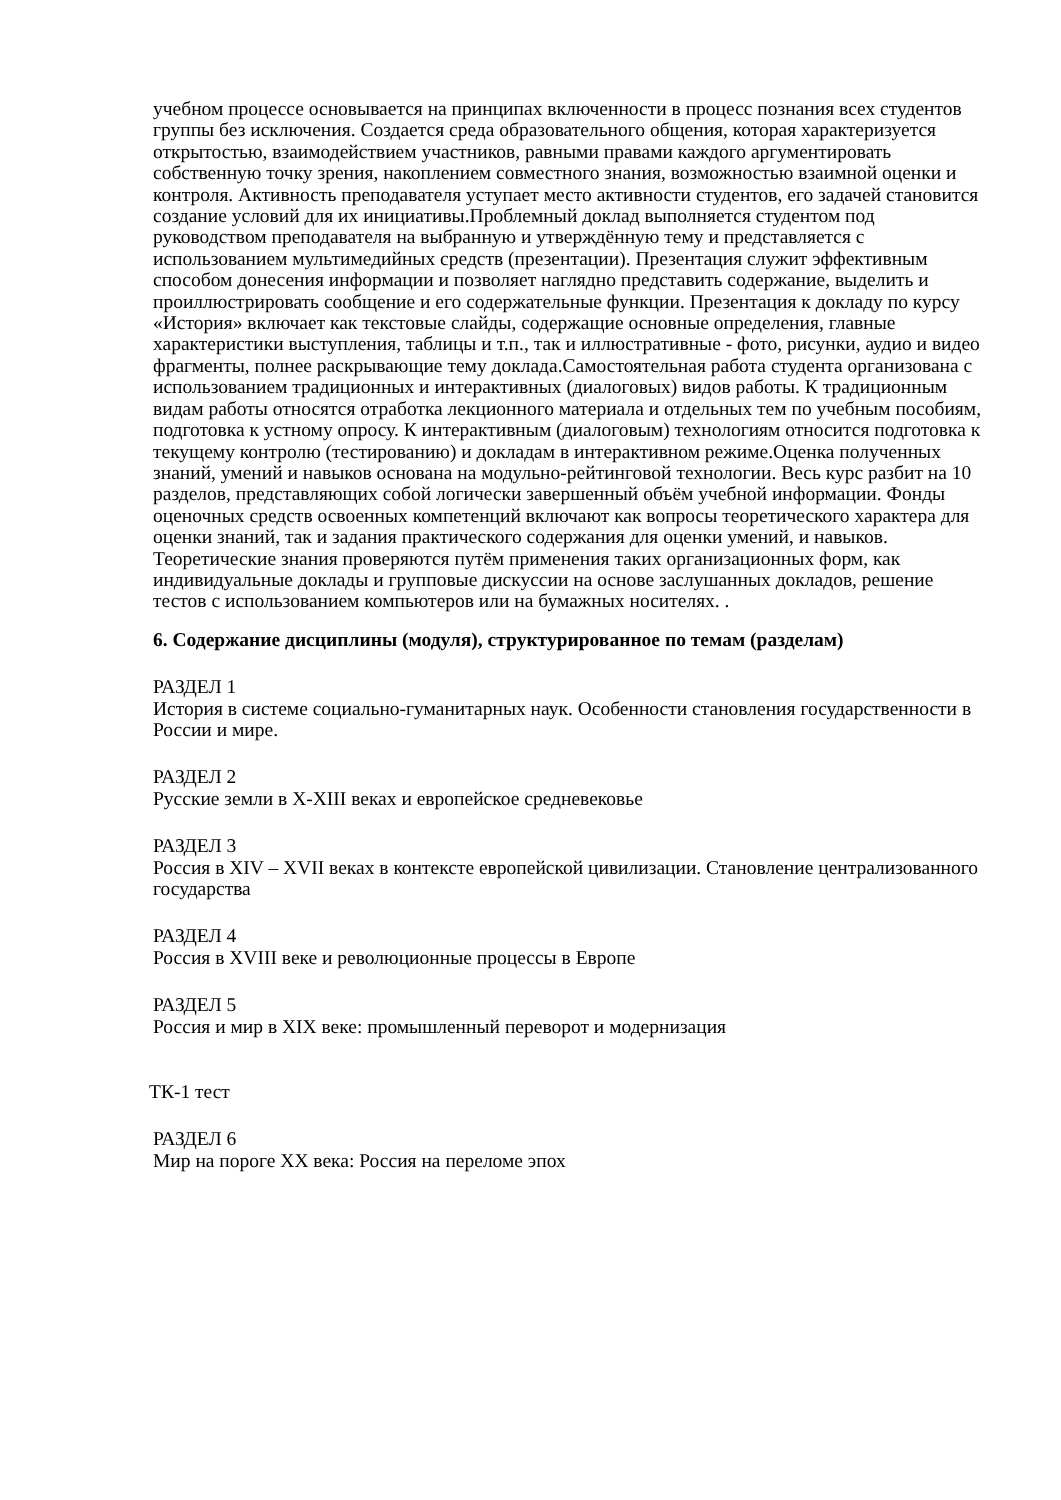учебном процессе основывается на принципах включенности в процесс познания всех студентов группы без исключения. Создается среда образовательного общения, которая характеризуется открытостью, взаимодействием участников, равными правами каждого аргументировать собственную точку зрения, накоплением совместного знания, возможностью взаимной оценки и контроля. Активность преподавателя уступает место активности студентов, его задачей становится создание условий для их инициативы.Проблемный доклад выполняется студентом под руководством преподавателя на выбранную и утверждённую тему и представляется с использованием мультимедийных средств (презентации). Презентация служит эффективным способом донесения информации и позволяет наглядно представить содержание, выделить и проиллюстрировать сообщение и его содержательные функции. Презентация к докладу по курсу «История» включает как текстовые слайды, содержащие основные определения, главные характеристики выступления, таблицы и т.п., так и иллюстративные - фото, рисунки, аудио и видео фрагменты, полнее раскрывающие тему доклада.Самостоятельная работа студента организована с использованием традиционных и интерактивных (диалоговых) видов работы. К традиционным видам работы относятся отработка лекционного материала и отдельных тем по учебным пособиям, подготовка к устному опросу. К интерактивным (диалоговым) технологиям относится подготовка к текущему контролю (тестированию) и докладам в интерактивном режиме.Оценка полученных знаний, умений и навыков основана на модульно-рейтинговой технологии. Весь курс разбит на 10 разделов, представляющих собой логически завершенный объём учебной информации. Фонды оценочных средств освоенных компетенций включают как вопросы теоретического характера для оценки знаний, так и задания практического содержания для оценки умений, и навыков. Теоретические знания проверяются путём применения таких организационных форм, как индивидуальные доклады и групповые дискуссии на основе заслушанных докладов, решение тестов с использованием компьютеров или на бумажных носителях. .
6. Содержание дисциплины (модуля), структурированное по темам (разделам)
РАЗДЕЛ 1
История в системе социально-гуманитарных наук. Особенности становления государственности в России и мире.
РАЗДЕЛ 2
Русские земли в X-XIII веках и европейское средневековье
РАЗДЕЛ 3
Россия в XIV – XVII веках в контексте европейской цивилизации. Становление централизованного государства
РАЗДЕЛ 4
Россия в XVIII веке и революционные процессы в Европе
РАЗДЕЛ 5
Россия и мир в XIX веке: промышленный переворот и модернизация
ТК-1 тест
РАЗДЕЛ 6
Мир на пороге XX века: Россия на переломе эпох